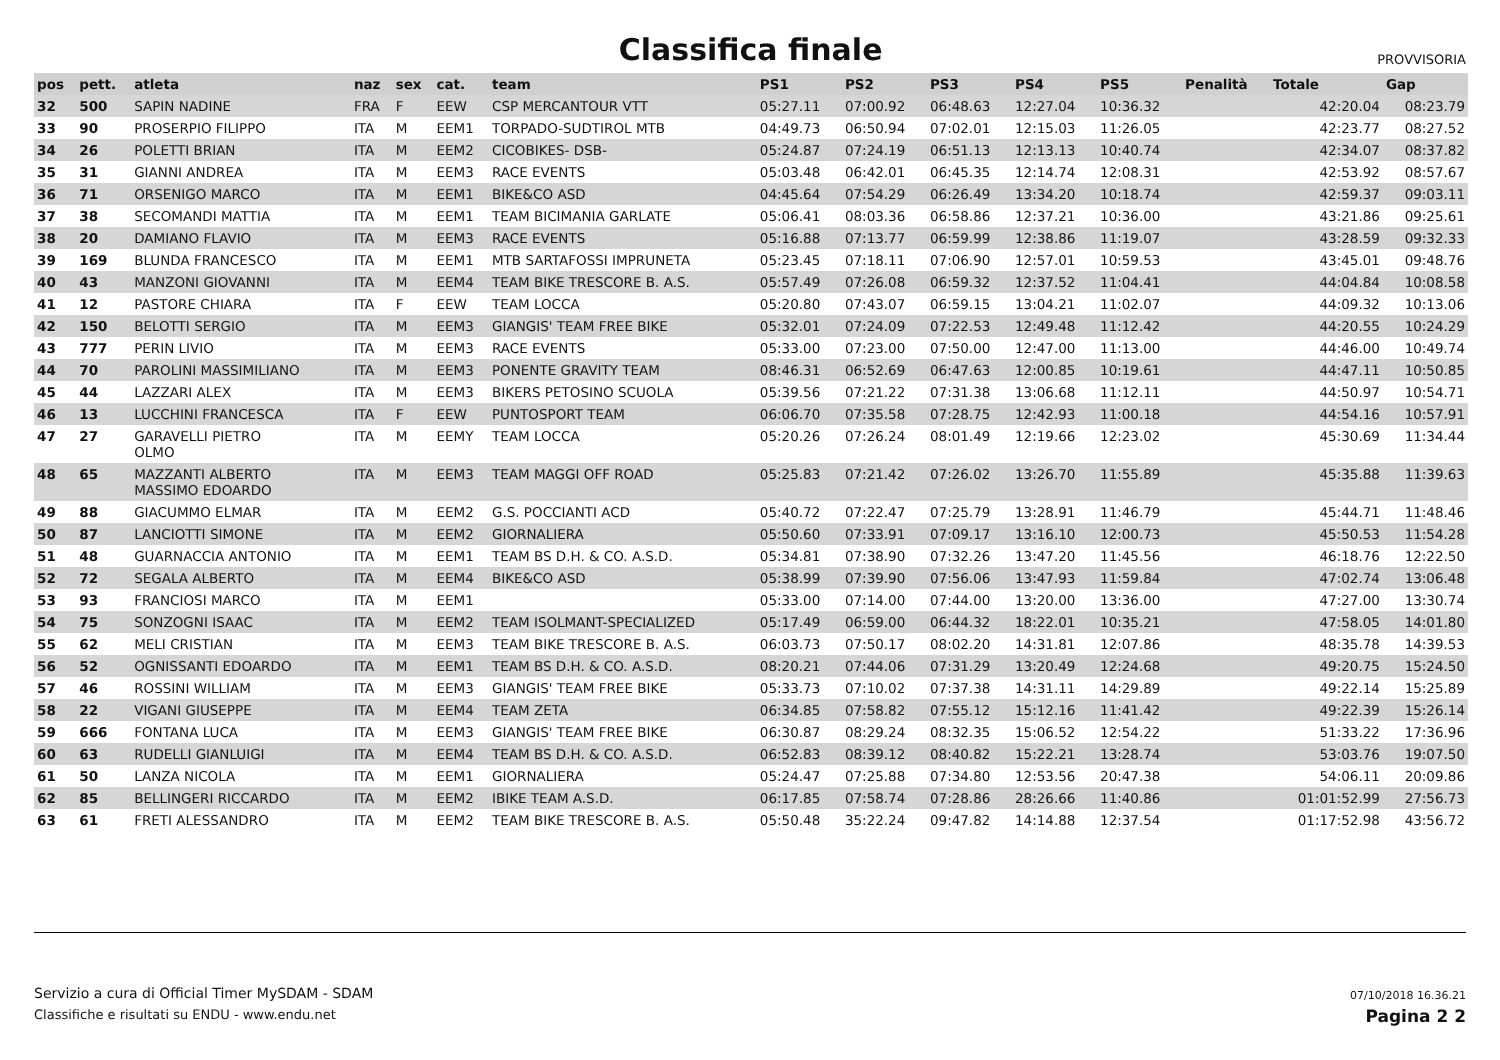Classifica finale
PROVVISORIA
| pos | pett. | atleta | naz | sex | cat. | team | PS1 | PS2 | PS3 | PS4 | PS5 | Penalità | Totale | Gap |
| --- | --- | --- | --- | --- | --- | --- | --- | --- | --- | --- | --- | --- | --- | --- |
| 32 | 500 | SAPIN NADINE | FRA | F | EEW | CSP MERCANTOUR VTT | 05:27.11 | 07:00.92 | 06:48.63 | 12:27.04 | 10:36.32 | | 42:20.04 | 08:23.79 |
| 33 | 90 | PROSERPIO FILIPPO | ITA | M | EEM1 | TORPADO-SUDTIROL MTB | 04:49.73 | 06:50.94 | 07:02.01 | 12:15.03 | 11:26.05 | | 42:23.77 | 08:27.52 |
| 34 | 26 | POLETTI BRIAN | ITA | M | EEM2 | CICOBIKES- DSB- | 05:24.87 | 07:24.19 | 06:51.13 | 12:13.13 | 10:40.74 | | 42:34.07 | 08:37.82 |
| 35 | 31 | GIANNI ANDREA | ITA | M | EEM3 | RACE EVENTS | 05:03.48 | 06:42.01 | 06:45.35 | 12:14.74 | 12:08.31 | | 42:53.92 | 08:57.67 |
| 36 | 71 | ORSENIGO MARCO | ITA | M | EEM1 | BIKE&CO ASD | 04:45.64 | 07:54.29 | 06:26.49 | 13:34.20 | 10:18.74 | | 42:59.37 | 09:03.11 |
| 37 | 38 | SECOMANDI MATTIA | ITA | M | EEM1 | TEAM BICIMANIA GARLATE | 05:06.41 | 08:03.36 | 06:58.86 | 12:37.21 | 10:36.00 | | 43:21.86 | 09:25.61 |
| 38 | 20 | DAMIANO FLAVIO | ITA | M | EEM3 | RACE EVENTS | 05:16.88 | 07:13.77 | 06:59.99 | 12:38.86 | 11:19.07 | | 43:28.59 | 09:32.33 |
| 39 | 169 | BLUNDA FRANCESCO | ITA | M | EEM1 | MTB SARTAFOSSI IMPRUNETA | 05:23.45 | 07:18.11 | 07:06.90 | 12:57.01 | 10:59.53 | | 43:45.01 | 09:48.76 |
| 40 | 43 | MANZONI GIOVANNI | ITA | M | EEM4 | TEAM BIKE TRESCORE B. A.S. | 05:57.49 | 07:26.08 | 06:59.32 | 12:37.52 | 11:04.41 | | 44:04.84 | 10:08.58 |
| 41 | 12 | PASTORE CHIARA | ITA | F | EEW | TEAM LOCCA | 05:20.80 | 07:43.07 | 06:59.15 | 13:04.21 | 11:02.07 | | 44:09.32 | 10:13.06 |
| 42 | 150 | BELOTTI SERGIO | ITA | M | EEM3 | GIANGIS' TEAM FREE BIKE | 05:32.01 | 07:24.09 | 07:22.53 | 12:49.48 | 11:12.42 | | 44:20.55 | 10:24.29 |
| 43 | 777 | PERIN LIVIO | ITA | M | EEM3 | RACE EVENTS | 05:33.00 | 07:23.00 | 07:50.00 | 12:47.00 | 11:13.00 | | 44:46.00 | 10:49.74 |
| 44 | 70 | PAROLINI MASSIMILIANO | ITA | M | EEM3 | PONENTE GRAVITY TEAM | 08:46.31 | 06:52.69 | 06:47.63 | 12:00.85 | 10:19.61 | | 44:47.11 | 10:50.85 |
| 45 | 44 | LAZZARI ALEX | ITA | M | EEM3 | BIKERS PETOSINO SCUOLA | 05:39.56 | 07:21.22 | 07:31.38 | 13:06.68 | 11:12.11 | | 44:50.97 | 10:54.71 |
| 46 | 13 | LUCCHINI FRANCESCA | ITA | F | EEW | PUNTOSPORT TEAM | 06:06.70 | 07:35.58 | 07:28.75 | 12:42.93 | 11:00.18 | | 44:54.16 | 10:57.91 |
| 47 | 27 | GARAVELLI PIETRO OLMO | ITA | M | EEMY | TEAM LOCCA | 05:20.26 | 07:26.24 | 08:01.49 | 12:19.66 | 12:23.02 | | 45:30.69 | 11:34.44 |
| 48 | 65 | MAZZANTI ALBERTO MASSIMO EDOARDO | ITA | M | EEM3 | TEAM MAGGI OFF ROAD | 05:25.83 | 07:21.42 | 07:26.02 | 13:26.70 | 11:55.89 | | 45:35.88 | 11:39.63 |
| 49 | 88 | GIACUMMO ELMAR | ITA | M | EEM2 | G.S. POCCIANTI ACD | 05:40.72 | 07:22.47 | 07:25.79 | 13:28.91 | 11:46.79 | | 45:44.71 | 11:48.46 |
| 50 | 87 | LANCIOTTI SIMONE | ITA | M | EEM2 | GIORNALIERA | 05:50.60 | 07:33.91 | 07:09.17 | 13:16.10 | 12:00.73 | | 45:50.53 | 11:54.28 |
| 51 | 48 | GUARNACCIA ANTONIO | ITA | M | EEM1 | TEAM BS D.H. & CO. A.S.D. | 05:34.81 | 07:38.90 | 07:32.26 | 13:47.20 | 11:45.56 | | 46:18.76 | 12:22.50 |
| 52 | 72 | SEGALA ALBERTO | ITA | M | EEM4 | BIKE&CO ASD | 05:38.99 | 07:39.90 | 07:56.06 | 13:47.93 | 11:59.84 | | 47:02.74 | 13:06.48 |
| 53 | 93 | FRANCIOSI MARCO | ITA | M | EEM1 | | 05:33.00 | 07:14.00 | 07:44.00 | 13:20.00 | 13:36.00 | | 47:27.00 | 13:30.74 |
| 54 | 75 | SONZOGNI ISAAC | ITA | M | EEM2 | TEAM ISOLMANT-SPECIALIZED | 05:17.49 | 06:59.00 | 06:44.32 | 18:22.01 | 10:35.21 | | 47:58.05 | 14:01.80 |
| 55 | 62 | MELI CRISTIAN | ITA | M | EEM3 | TEAM BIKE TRESCORE B. A.S. | 06:03.73 | 07:50.17 | 08:02.20 | 14:31.81 | 12:07.86 | | 48:35.78 | 14:39.53 |
| 56 | 52 | OGNISSANTI EDOARDO | ITA | M | EEM1 | TEAM BS D.H. & CO. A.S.D. | 08:20.21 | 07:44.06 | 07:31.29 | 13:20.49 | 12:24.68 | | 49:20.75 | 15:24.50 |
| 57 | 46 | ROSSINI WILLIAM | ITA | M | EEM3 | GIANGIS' TEAM FREE BIKE | 05:33.73 | 07:10.02 | 07:37.38 | 14:31.11 | 14:29.89 | | 49:22.14 | 15:25.89 |
| 58 | 22 | VIGANI GIUSEPPE | ITA | M | EEM4 | TEAM ZETA | 06:34.85 | 07:58.82 | 07:55.12 | 15:12.16 | 11:41.42 | | 49:22.39 | 15:26.14 |
| 59 | 666 | FONTANA LUCA | ITA | M | EEM3 | GIANGIS' TEAM FREE BIKE | 06:30.87 | 08:29.24 | 08:32.35 | 15:06.52 | 12:54.22 | | 51:33.22 | 17:36.96 |
| 60 | 63 | RUDELLI GIANLUIGI | ITA | M | EEM4 | TEAM BS D.H. & CO. A.S.D. | 06:52.83 | 08:39.12 | 08:40.82 | 15:22.21 | 13:28.74 | | 53:03.76 | 19:07.50 |
| 61 | 50 | LANZA NICOLA | ITA | M | EEM1 | GIORNALIERA | 05:24.47 | 07:25.88 | 07:34.80 | 12:53.56 | 20:47.38 | | 54:06.11 | 20:09.86 |
| 62 | 85 | BELLINGERI RICCARDO | ITA | M | EEM2 | IBIKE TEAM A.S.D. | 06:17.85 | 07:58.74 | 07:28.86 | 28:26.66 | 11:40.86 | | 01:01:52.99 | 27:56.73 |
| 63 | 61 | FRETI ALESSANDRO | ITA | M | EEM2 | TEAM BIKE TRESCORE B. A.S. | 05:50.48 | 35:22.24 | 09:47.82 | 14:14.88 | 12:37.54 | | 01:17:52.98 | 43:56.72 |
Servizio a cura di Official Timer MySDAM - SDAM
Classifiche e risultati su ENDU - www.endu.net
07/10/2018 16.36.21
Pagina 2 2